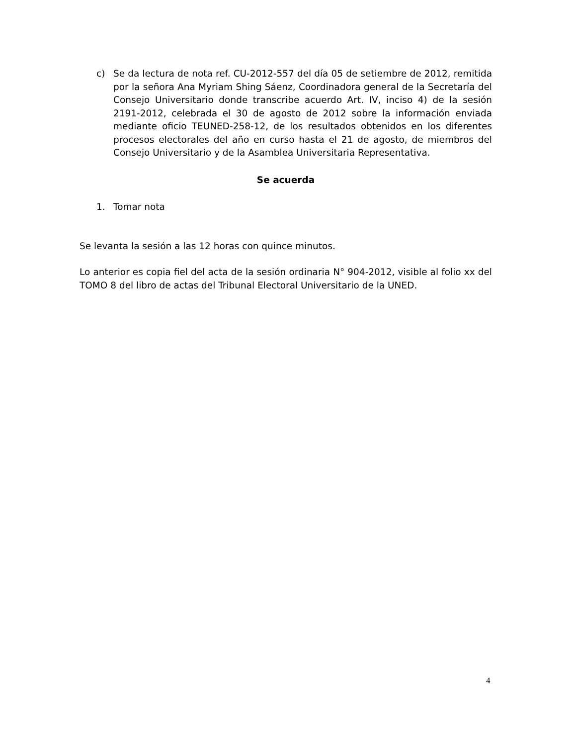c) Se da lectura de nota ref. CU-2012-557 del día 05 de setiembre de 2012, remitida por la señora Ana Myriam Shing Sáenz, Coordinadora general de la Secretaría del Consejo Universitario donde transcribe acuerdo Art. IV, inciso 4) de la sesión 2191-2012, celebrada el 30 de agosto de 2012 sobre la información enviada mediante oficio TEUNED-258-12, de los resultados obtenidos en los diferentes procesos electorales del año en curso hasta el 21 de agosto, de miembros del Consejo Universitario y de la Asamblea Universitaria Representativa.
Se acuerda
1. Tomar nota
Se levanta la sesión a las 12 horas con quince minutos.
Lo anterior es copia fiel del acta de la sesión ordinaria N° 904-2012, visible al folio xx del TOMO 8 del libro de actas del Tribunal Electoral Universitario de la UNED.
4